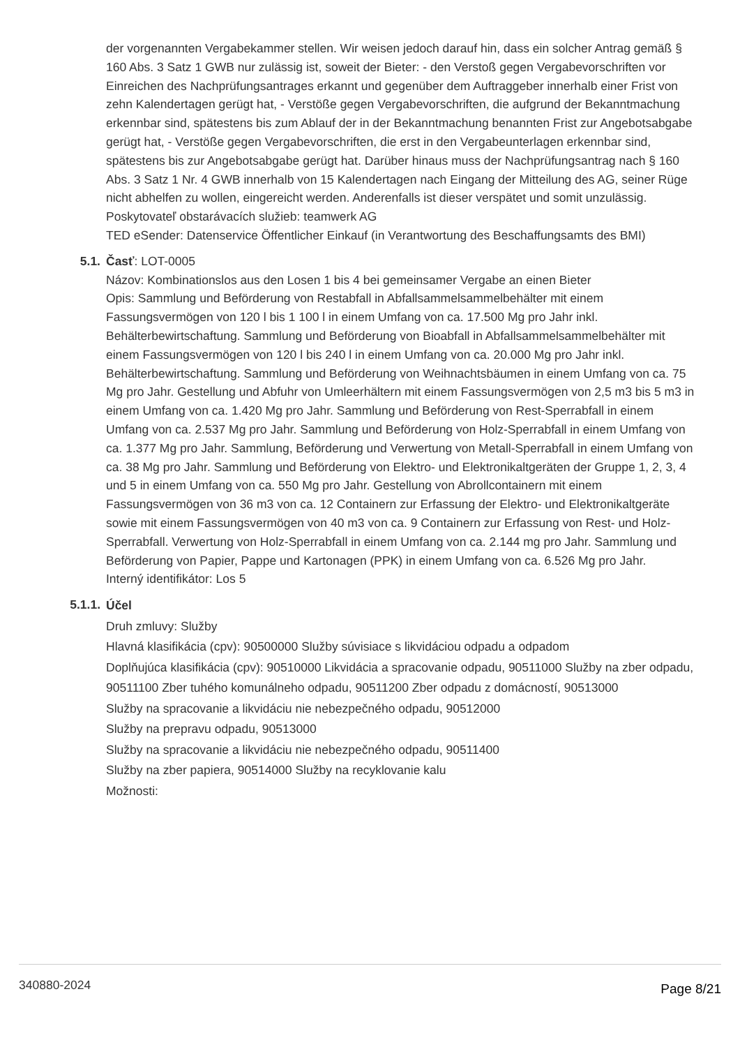der vorgenannten Vergabekammer stellen. Wir weisen jedoch darauf hin, dass ein solcher Antrag gemäß § 160 Abs. 3 Satz 1 GWB nur zulässig ist, soweit der Bieter: - den Verstoß gegen Vergabevorschriften vor Einreichen des Nachprüfungsantrages erkannt und gegenüber dem Auftraggeber innerhalb einer Frist von zehn Kalendertagen gerügt hat, - Verstöße gegen Vergabevorschriften, die aufgrund der Bekanntmachung erkennbar sind, spätestens bis zum Ablauf der in der Bekanntmachung benannten Frist zur Angebotsabgabe gerügt hat, - Verstöße gegen Vergabevorschriften, die erst in den Vergabeunterlagen erkennbar sind, spätestens bis zur Angebotsabgabe gerügt hat. Darüber hinaus muss der Nachprüfungsantrag nach § 160 Abs. 3 Satz 1 Nr. 4 GWB innerhalb von 15 Kalendertagen nach Eingang der Mitteilung des AG, seiner Rüge nicht abhelfen zu wollen, eingereicht werden. Anderenfalls ist dieser verspätet und somit unzulässig.
Poskytovateľ obstarávacích služieb: teamwerk AG
TED eSender: Datenservice Öffentlicher Einkauf (in Verantwortung des Beschaffungsamts des BMI)
5.1. Časť: LOT-0005
Názov: Kombinationslos aus den Losen 1 bis 4 bei gemeinsamer Vergabe an einen Bieter
Opis: Sammlung und Beförderung von Restabfall in Abfallsammelsammelbehälter mit einem Fassungsvermögen von 120 l bis 1 100 l in einem Umfang von ca. 17.500 Mg pro Jahr inkl. Behälterbewirtschaftung. Sammlung und Beförderung von Bioabfall in Abfallsammelsammelbehälter mit einem Fassungsvermögen von 120 l bis 240 l in einem Umfang von ca. 20.000 Mg pro Jahr inkl. Behälterbewirtschaftung. Sammlung und Beförderung von Weihnachtsbäumen in einem Umfang von ca. 75 Mg pro Jahr. Gestellung und Abfuhr von Umleerhältern mit einem Fassungsvermögen von 2,5 m3 bis 5 m3 in einem Umfang von ca. 1.420 Mg pro Jahr. Sammlung und Beförderung von Rest-Sperrabfall in einem Umfang von ca. 2.537 Mg pro Jahr. Sammlung und Beförderung von Holz-Sperrabfall in einem Umfang von ca. 1.377 Mg pro Jahr. Sammlung, Beförderung und Verwertung von Metall-Sperrabfall in einem Umfang von ca. 38 Mg pro Jahr. Sammlung und Beförderung von Elektro- und Elektronikaltgeräten der Gruppe 1, 2, 3, 4 und 5 in einem Umfang von ca. 550 Mg pro Jahr. Gestellung von Abrollcontainern mit einem Fassungsvermögen von 36 m3 von ca. 12 Containern zur Erfassung der Elektro- und Elektronikaltgeräte sowie mit einem Fassungsvermögen von 40 m3 von ca. 9 Containern zur Erfassung von Rest- und Holz-Sperrabfall. Verwertung von Holz-Sperrabfall in einem Umfang von ca. 2.144 mg pro Jahr. Sammlung und Beförderung von Papier, Pappe und Kartonagen (PPK) in einem Umfang von ca. 6.526 Mg pro Jahr.
Interný identifikátor: Los 5
5.1.1.
Účel
Druh zmluvy: Služby
Hlavná klasifikácia (cpv): 90500000 Služby súvisiace s likvidáciou odpadu a odpadom
Doplňujúca klasifikácia (cpv): 90510000 Likvidácia a spracovanie odpadu, 90511000 Služby na zber odpadu, 90511100 Zber tuhého komunálneho odpadu, 90511200 Zber odpadu z domácností, 90513000
Služby na spracovanie a likvidáciu nie nebezpečného odpadu, 90512000
Služby na prepravu odpadu, 90513000
Služby na spracovanie a likvidáciu nie nebezpečného odpadu, 90511400
Služby na zber papiera, 90514000 Služby na recyklovanie kalu
Možnosti:
340880-2024 Page 8/21